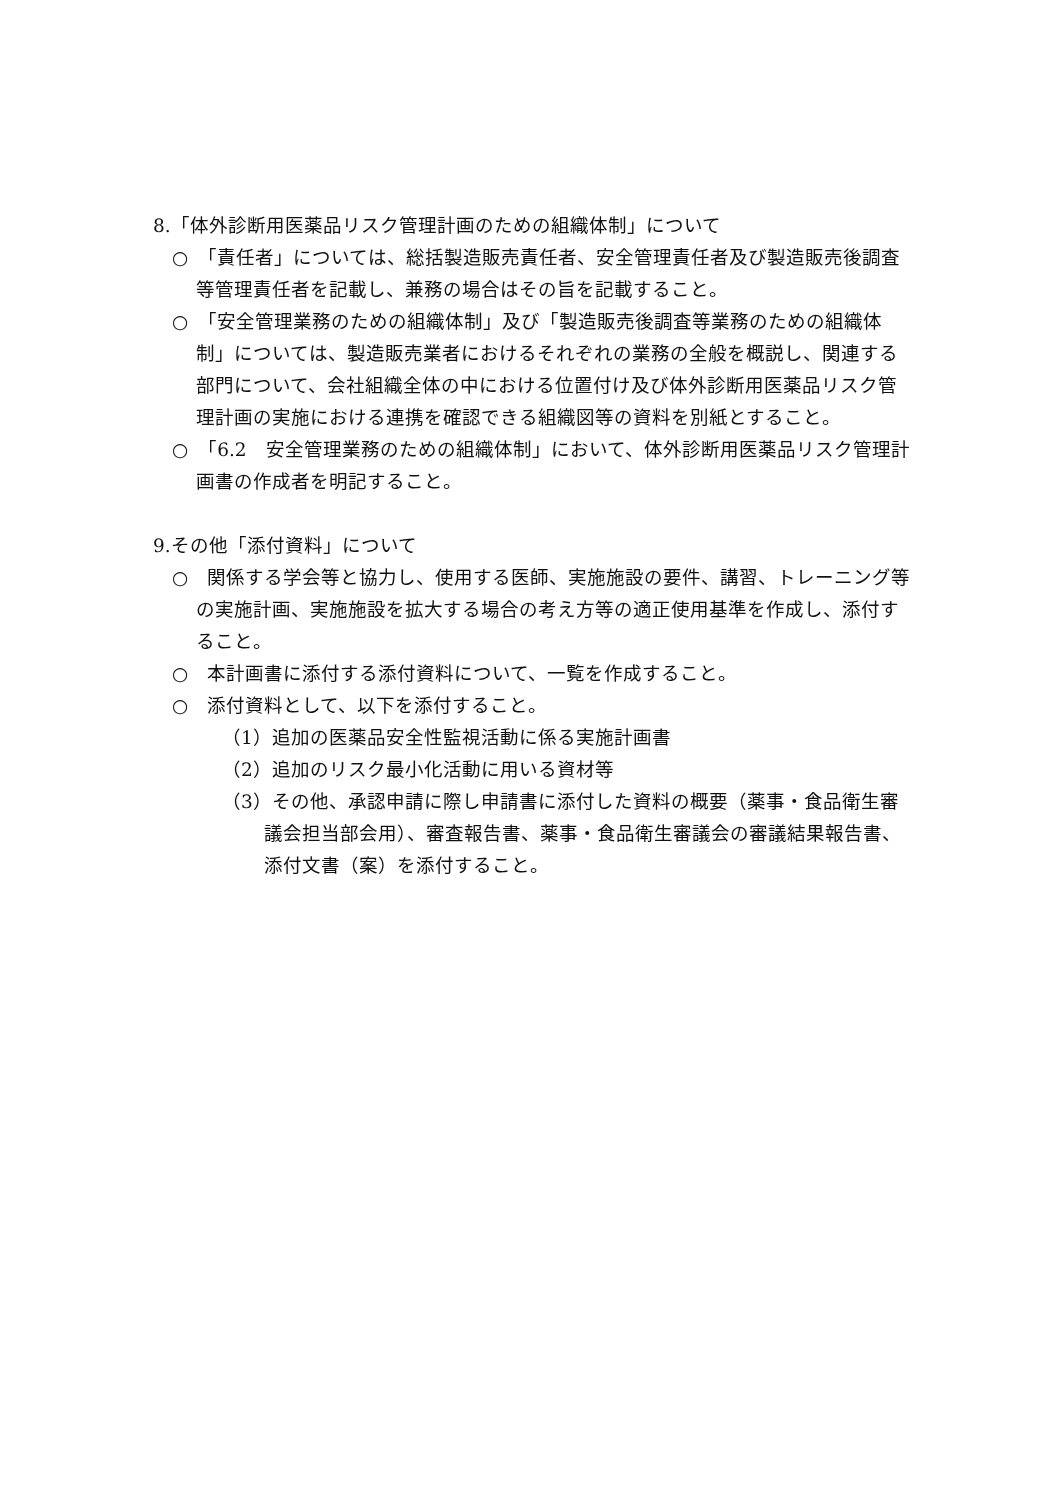8.「体外診断用医薬品リスク管理計画のための組織体制」について
○　「責任者」については、総括製造販売責任者、安全管理責任者及び製造販売後調査等管理責任者を記載し、兼務の場合はその旨を記載すること。
○　「安全管理業務のための組織体制」及び「製造販売後調査等業務のための組織体制」については、製造販売業者におけるそれぞれの業務の全般を概説し、関連する部門について、会社組織全体の中における位置付け及び体外診断用医薬品リスク管理計画の実施における連携を確認できる組織図等の資料を別紙とすること。
○　「6.2　安全管理業務のための組織体制」において、体外診断用医薬品リスク管理計画書の作成者を明記すること。
9.その他「添付資料」について
○　関係する学会等と協力し、使用する医師、実施施設の要件、講習、トレーニング等の実施計画、実施施設を拡大する場合の考え方等の適正使用基準を作成し、添付すること。
○　本計画書に添付する添付資料について、一覧を作成すること。
○　添付資料として、以下を添付すること。
（1）追加の医薬品安全性監視活動に係る実施計画書
（2）追加のリスク最小化活動に用いる資材等
（3）その他、承認申請に際し申請書に添付した資料の概要（薬事・食品衛生審議会担当部会用）、審査報告書、薬事・食品衛生審議会の審議結果報告書、添付文書（案）を添付すること。